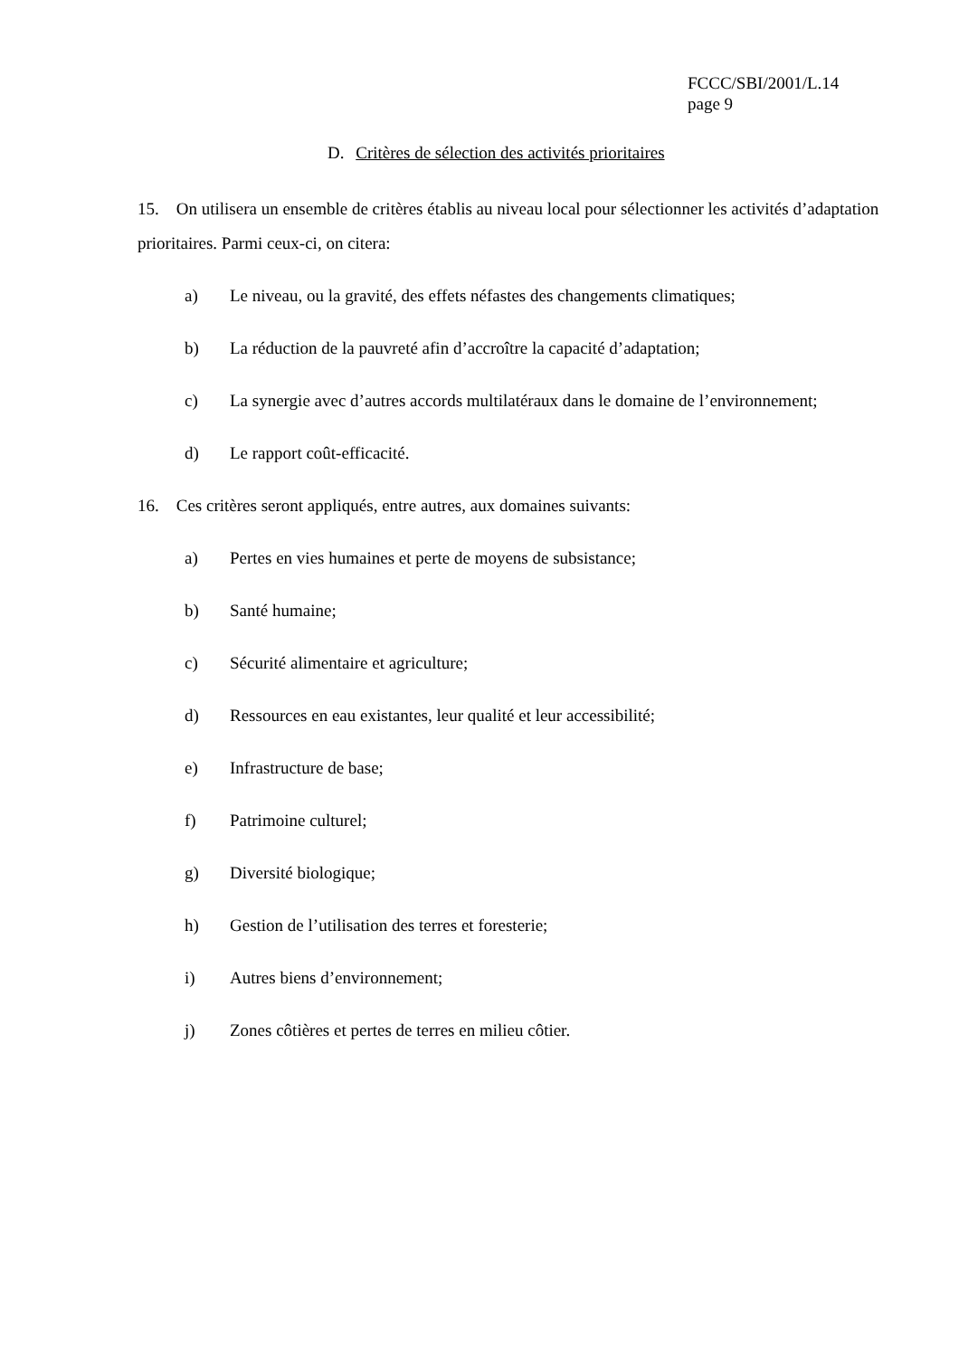FCCC/SBI/2001/L.14
page 9
D. Critères de sélection des activités prioritaires
15. On utilisera un ensemble de critères établis au niveau local pour sélectionner les activités d’adaptation prioritaires. Parmi ceux-ci, on citera:
a) Le niveau, ou la gravité, des effets néfastes des changements climatiques;
b) La réduction de la pauvreté afin d’accroître la capacité d’adaptation;
c) La synergie avec d’autres accords multilatéraux dans le domaine de l’environnement;
d) Le rapport coût-efficacité.
16. Ces critères seront appliqués, entre autres, aux domaines suivants:
a) Pertes en vies humaines et perte de moyens de subsistance;
b) Santé humaine;
c) Sécurité alimentaire et agriculture;
d) Ressources en eau existantes, leur qualité et leur accessibilité;
e) Infrastructure de base;
f) Patrimoine culturel;
g) Diversité biologique;
h) Gestion de l’utilisation des terres et foresterie;
i) Autres biens d’environnement;
j) Zones côtières et pertes de terres en milieu côtier.